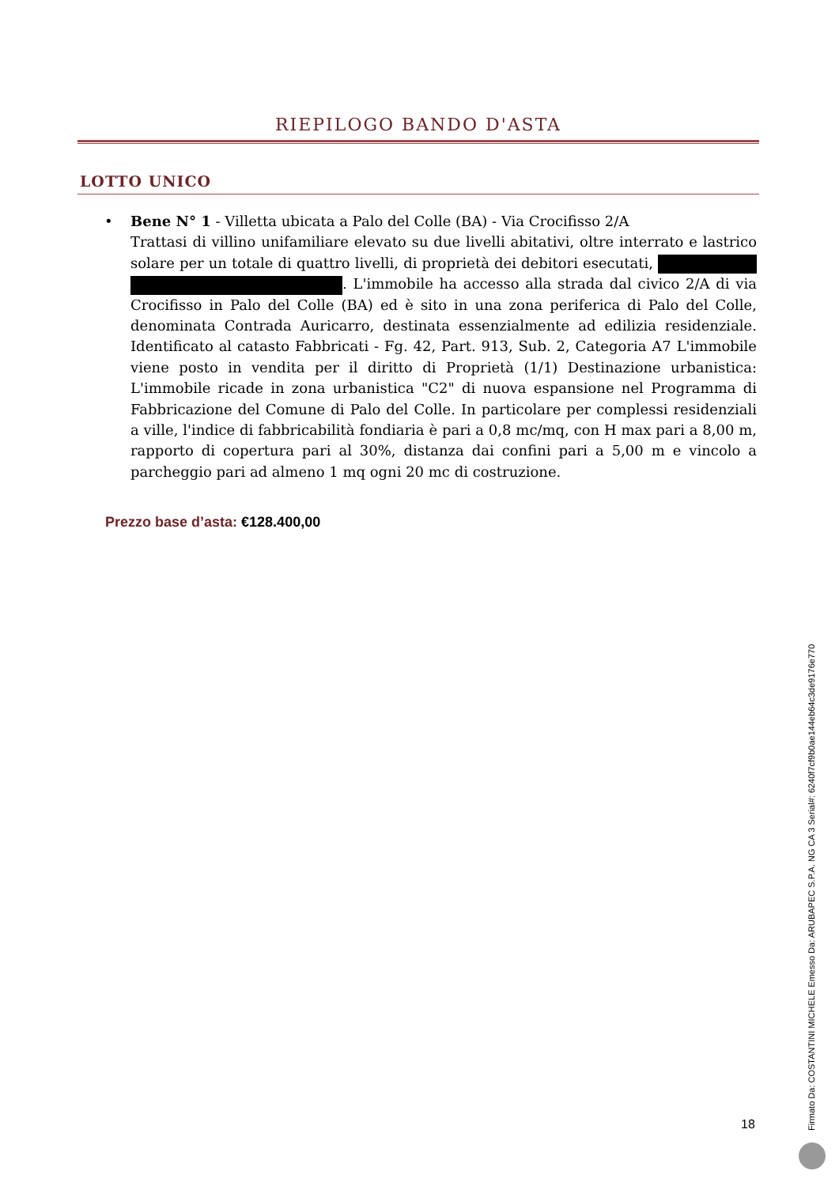RIEPILOGO BANDO D'ASTA
LOTTO UNICO
• Bene N° 1 - Villetta ubicata a Palo del Colle (BA) - Via Crocifisso 2/A
Trattasi di villino unifamiliare elevato su due livelli abitativi, oltre interrato e lastrico solare per un totale di quattro livelli, di proprietà dei debitori esecutati, . L'immobile ha accesso alla strada dal civico 2/A di via Crocifisso in Palo del Colle (BA) ed è sito in una zona periferica di Palo del Colle, denominata Contrada Auricarro, destinata essenzialmente ad edilizia residenziale. Identificato al catasto Fabbricati - Fg. 42, Part. 913, Sub. 2, Categoria A7 L'immobile viene posto in vendita per il diritto di Proprietà (1/1) Destinazione urbanistica: L'immobile ricade in zona urbanistica "C2" di nuova espansione nel Programma di Fabbricazione del Comune di Palo del Colle. In particolare per complessi residenziali a ville, l'indice di fabbricabilità fondiaria è pari a 0,8 mc/mq, con H max pari a 8,00 m, rapporto di copertura pari al 30%, distanza dai confini pari a 5,00 m e vincolo a parcheggio pari ad almeno 1 mq ogni 20 mc di costruzione.
Prezzo base d’asta: €128.400,00
18
Firmato Da: COSTANTINI MICHELE Emesso Da: ARUBAPEC S.P.A. NG CA 3 Serial#: 6240f7cf9b0ae144eb64c3de9176e770